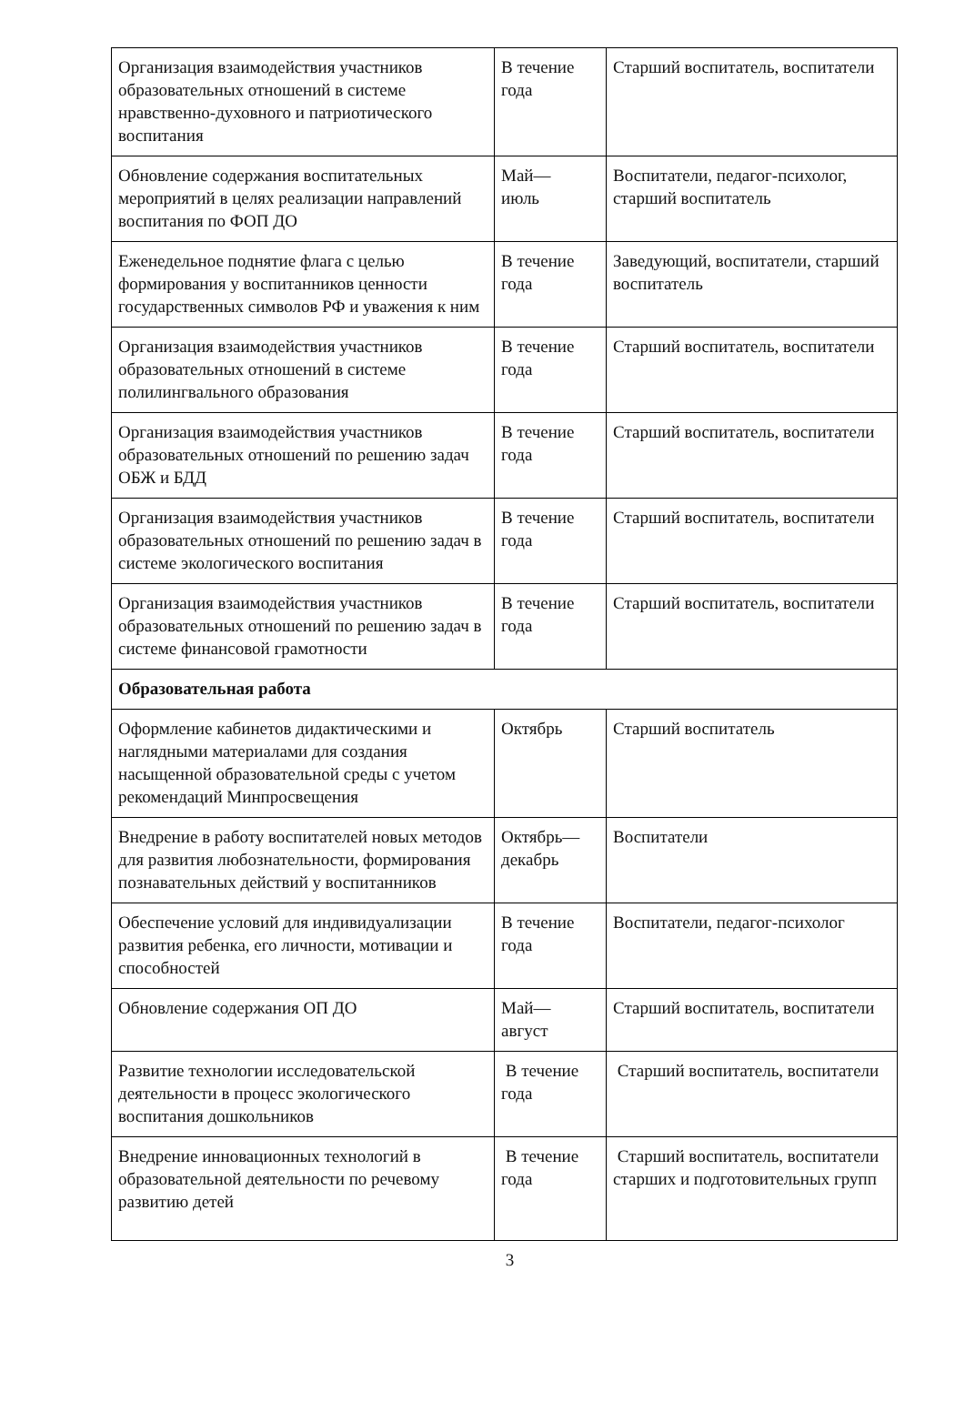| Организация взаимодействия участников образовательных отношений в системе нравственно-духовного и патриотического воспитания | В течение года | Старший воспитатель, воспитатели |
| Обновление содержания воспитательных мероприятий в целях реализации направлений воспитания по ФОП ДО | Май— июль | Воспитатели, педагог-психолог, старший воспитатель |
| Еженедельное поднятие флага с целью формирования у воспитанников ценности государственных символов РФ и уважения к ним | В течение года | Заведующий, воспитатели, старший воспитатель |
| Организация взаимодействия участников образовательных отношений в системе полилингвального образования | В течение года | Старший воспитатель, воспитатели |
| Организация взаимодействия участников образовательных отношений по решению задач ОБЖ и БДД | В течение года | Старший воспитатель, воспитатели |
| Организация взаимодействия участников образовательных отношений по решению задач в системе экологического воспитания | В течение года | Старший воспитатель, воспитатели |
| Организация взаимодействия участников образовательных отношений по решению задач в системе финансовой грамотности | В течение года | Старший воспитатель, воспитатели |
| Образовательная работа | | |
| Оформление кабинетов дидактическими и наглядными материалами для создания насыщенной образовательной среды с учетом рекомендаций Минпросвещения | Октябрь | Старший воспитатель |
| Внедрение в работу воспитателей новых методов для развития любознательности, формирования познавательных действий у воспитанников | Октябрь— декабрь | Воспитатели |
| Обеспечение условий для индивидуализации развития ребенка, его личности, мотивации и способностей | В течение года | Воспитатели, педагог-психолог |
| Обновление содержания ОП ДО | Май— август | Старший воспитатель, воспитатели |
| Развитие технологии исследовательской деятельности в процесс экологического воспитания дошкольников | В течение года | Старший воспитатель, воспитатели |
| Внедрение инновационных технологий в образовательной деятельности по речевому развитию детей | В течение года | Старший воспитатель, воспитатели старших и подготовительных групп |
3